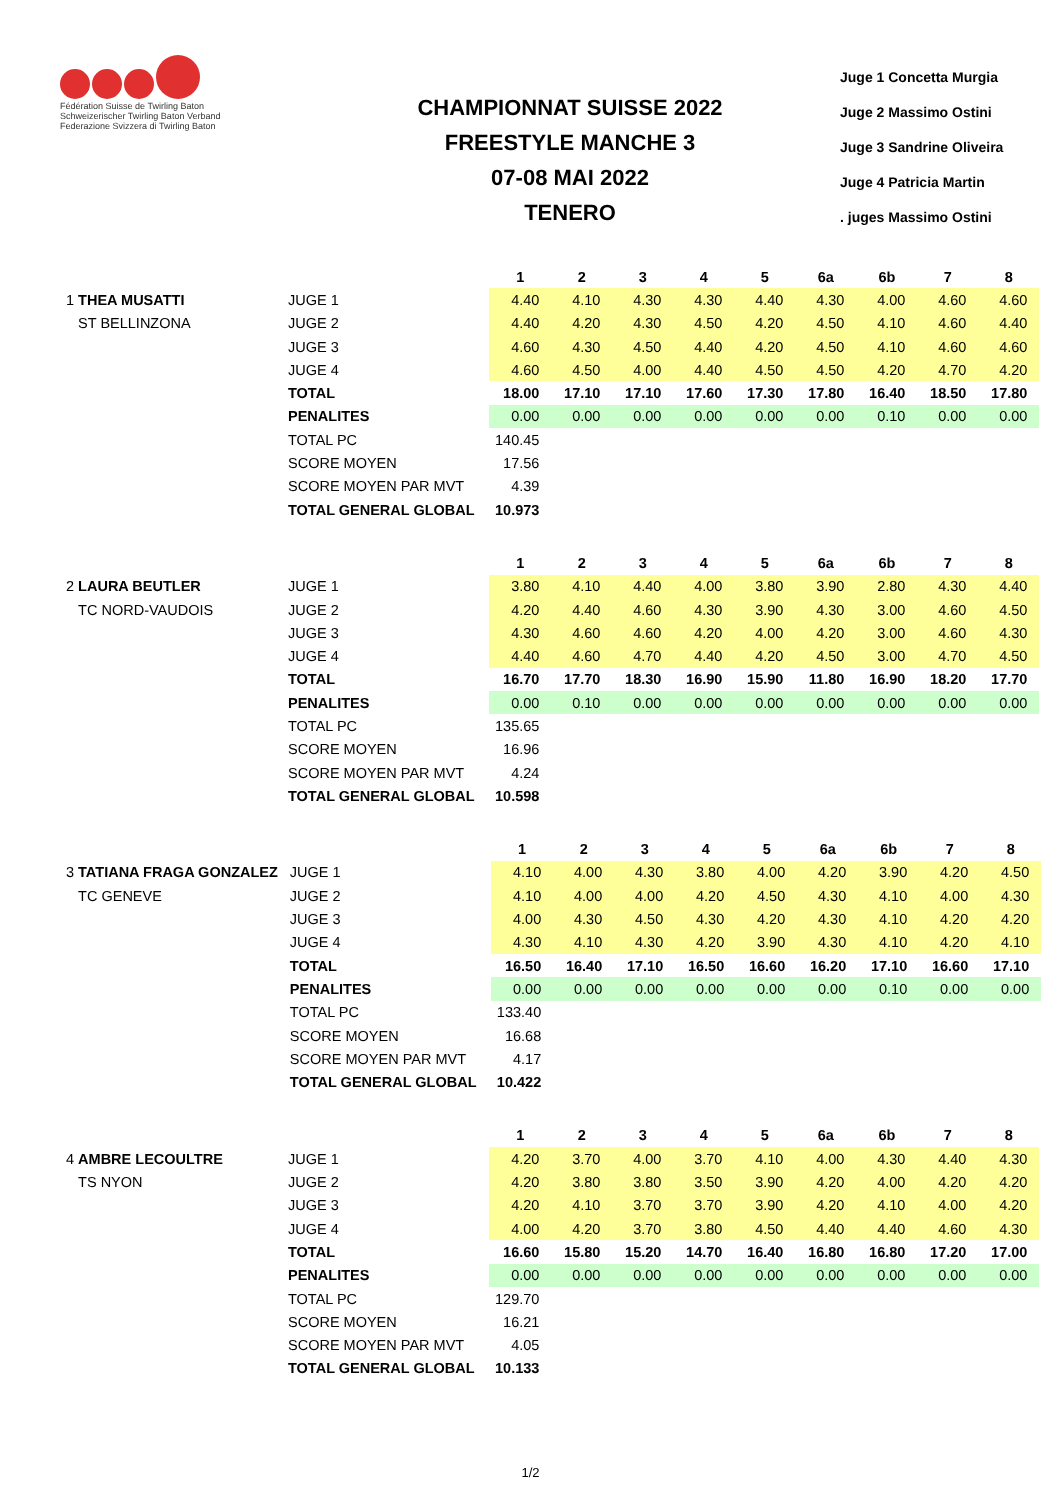Fédération Suisse de Twirling Baton
Schweizerischer Twirling Baton Verband
Federazione Svizzera di Twirling Baton
CHAMPIONNAT SUISSE 2022
FREESTYLE MANCHE 3
07-08 MAI 2022
TENERO
Juge 1 Concetta Murgia
Juge 2 Massimo Ostini
Juge 3 Sandrine Oliveira
Juge 4 Patricia Martin
. juges Massimo Ostini
| | | 1 | 2 | 3 | 4 | 5 | 6a | 6b | 7 | 8 |
| 1 THEA MUSATTI | JUGE 1 | 4.40 | 4.10 | 4.30 | 4.30 | 4.40 | 4.30 | 4.00 | 4.60 | 4.60 |
| ST BELLINZONA | JUGE 2 | 4.40 | 4.20 | 4.30 | 4.50 | 4.20 | 4.50 | 4.10 | 4.60 | 4.40 |
| | JUGE 3 | 4.60 | 4.30 | 4.50 | 4.40 | 4.20 | 4.50 | 4.10 | 4.60 | 4.60 |
| | JUGE 4 | 4.60 | 4.50 | 4.00 | 4.40 | 4.50 | 4.50 | 4.20 | 4.70 | 4.20 |
| | TOTAL | 18.00 | 17.10 | 17.10 | 17.60 | 17.30 | 17.80 | 16.40 | 18.50 | 17.80 |
| | PENALITES | 0.00 | 0.00 | 0.00 | 0.00 | 0.00 | 0.00 | 0.10 | 0.00 | 0.00 |
| | TOTAL PC | 140.45 | | | | | | | | |
| | SCORE MOYEN | 17.56 | | | | | | | | |
| | SCORE MOYEN PAR MVT | 4.39 | | | | | | | | |
| | TOTAL GENERAL GLOBAL | 10.973 | | | | | | | | |
| | | 1 | 2 | 3 | 4 | 5 | 6a | 6b | 7 | 8 |
| 2 LAURA BEUTLER | JUGE 1 | 3.80 | 4.10 | 4.40 | 4.00 | 3.80 | 3.90 | 2.80 | 4.30 | 4.40 |
| TC NORD-VAUDOIS | JUGE 2 | 4.20 | 4.40 | 4.60 | 4.30 | 3.90 | 4.30 | 3.00 | 4.60 | 4.50 |
| | JUGE 3 | 4.30 | 4.60 | 4.60 | 4.20 | 4.00 | 4.20 | 3.00 | 4.60 | 4.30 |
| | JUGE 4 | 4.40 | 4.60 | 4.70 | 4.40 | 4.20 | 4.50 | 3.00 | 4.70 | 4.50 |
| | TOTAL | 16.70 | 17.70 | 18.30 | 16.90 | 15.90 | 11.80 | 16.90 | 18.20 | 17.70 |
| | PENALITES | 0.00 | 0.10 | 0.00 | 0.00 | 0.00 | 0.00 | 0.00 | 0.00 | 0.00 |
| | TOTAL PC | 135.65 | | | | | | | | |
| | SCORE MOYEN | 16.96 | | | | | | | | |
| | SCORE MOYEN PAR MVT | 4.24 | | | | | | | | |
| | TOTAL GENERAL GLOBAL | 10.598 | | | | | | | | |
| | | 1 | 2 | 3 | 4 | 5 | 6a | 6b | 7 | 8 |
| 3 TATIANA FRAGA GONZALEZ | JUGE 1 | 4.10 | 4.00 | 4.30 | 3.80 | 4.00 | 4.20 | 3.90 | 4.20 | 4.50 |
| TC GENEVE | JUGE 2 | 4.10 | 4.00 | 4.00 | 4.20 | 4.50 | 4.30 | 4.10 | 4.00 | 4.30 |
| | JUGE 3 | 4.00 | 4.30 | 4.50 | 4.30 | 4.20 | 4.30 | 4.10 | 4.20 | 4.20 |
| | JUGE 4 | 4.30 | 4.10 | 4.30 | 4.20 | 3.90 | 4.30 | 4.10 | 4.20 | 4.10 |
| | TOTAL | 16.50 | 16.40 | 17.10 | 16.50 | 16.60 | 16.20 | 17.10 | 16.60 | 17.10 |
| | PENALITES | 0.00 | 0.00 | 0.00 | 0.00 | 0.00 | 0.00 | 0.10 | 0.00 | 0.00 |
| | TOTAL PC | 133.40 | | | | | | | | |
| | SCORE MOYEN | 16.68 | | | | | | | | |
| | SCORE MOYEN PAR MVT | 4.17 | | | | | | | | |
| | TOTAL GENERAL GLOBAL | 10.422 | | | | | | | | |
| | | 1 | 2 | 3 | 4 | 5 | 6a | 6b | 7 | 8 |
| 4 AMBRE LECOULTRE | JUGE 1 | 4.20 | 3.70 | 4.00 | 3.70 | 4.10 | 4.00 | 4.30 | 4.40 | 4.30 |
| TS NYON | JUGE 2 | 4.20 | 3.80 | 3.80 | 3.50 | 3.90 | 4.20 | 4.00 | 4.20 | 4.20 |
| | JUGE 3 | 4.20 | 4.10 | 3.70 | 3.70 | 3.90 | 4.20 | 4.10 | 4.00 | 4.20 |
| | JUGE 4 | 4.00 | 4.20 | 3.70 | 3.80 | 4.50 | 4.40 | 4.40 | 4.60 | 4.30 |
| | TOTAL | 16.60 | 15.80 | 15.20 | 14.70 | 16.40 | 16.80 | 16.80 | 17.20 | 17.00 |
| | PENALITES | 0.00 | 0.00 | 0.00 | 0.00 | 0.00 | 0.00 | 0.00 | 0.00 | 0.00 |
| | TOTAL PC | 129.70 | | | | | | | | |
| | SCORE MOYEN | 16.21 | | | | | | | | |
| | SCORE MOYEN PAR MVT | 4.05 | | | | | | | | |
| | TOTAL GENERAL GLOBAL | 10.133 | | | | | | | | |
1/2